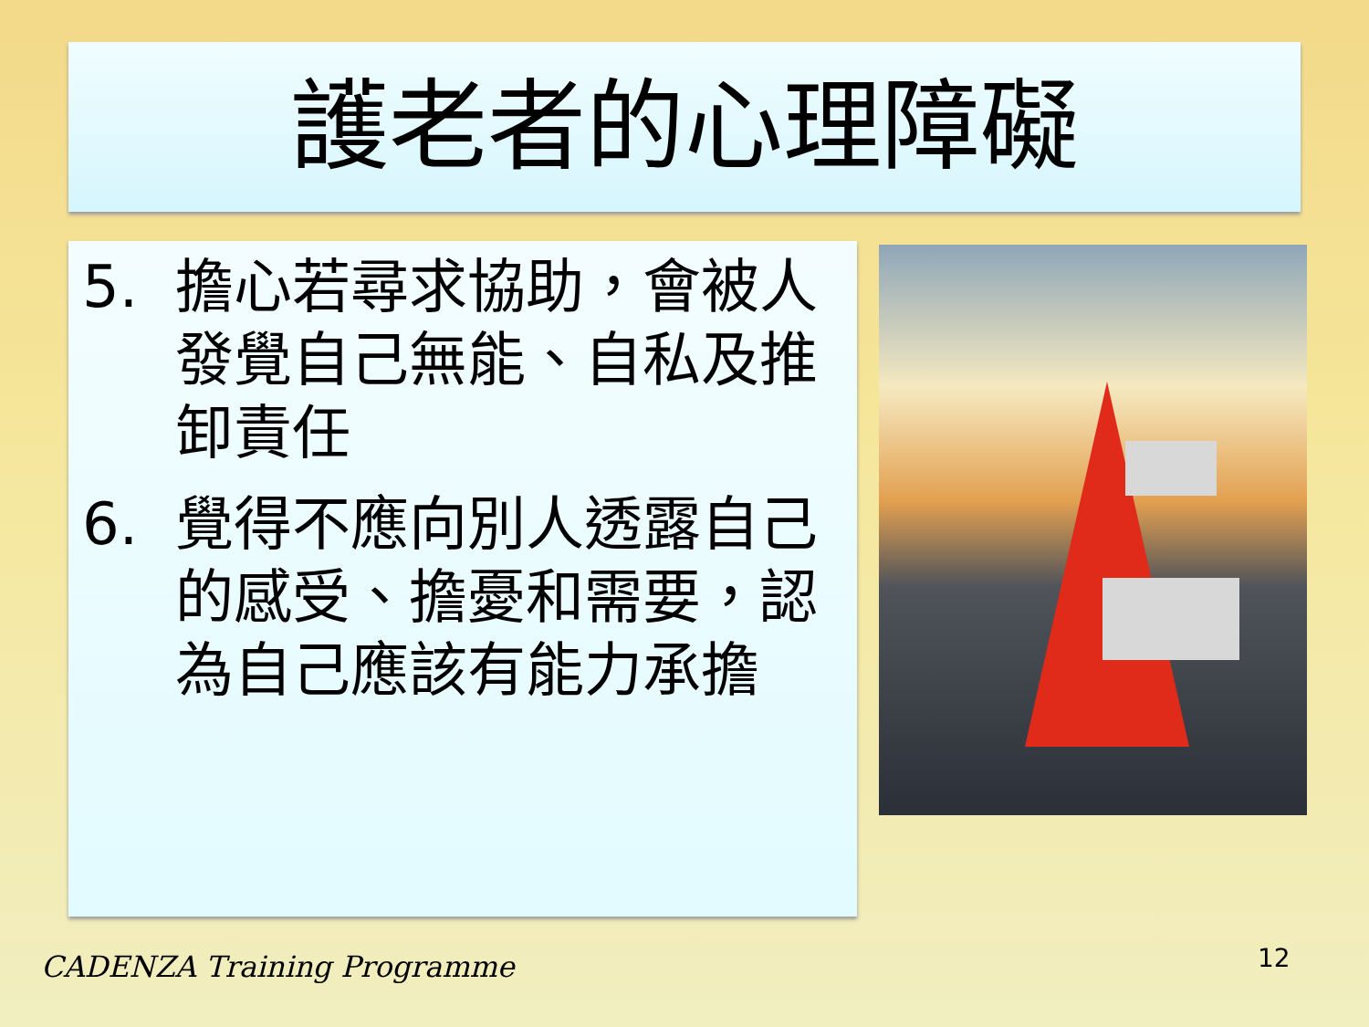護老者的心理障礙
5. 擔心若尋求協助，會被人發覺自己無能、自私及推卸責任
6. 覺得不應向別人透露自己的感受、擔憂和需要，認為自己應該有能力承擔
CADENZA Training Programme 12